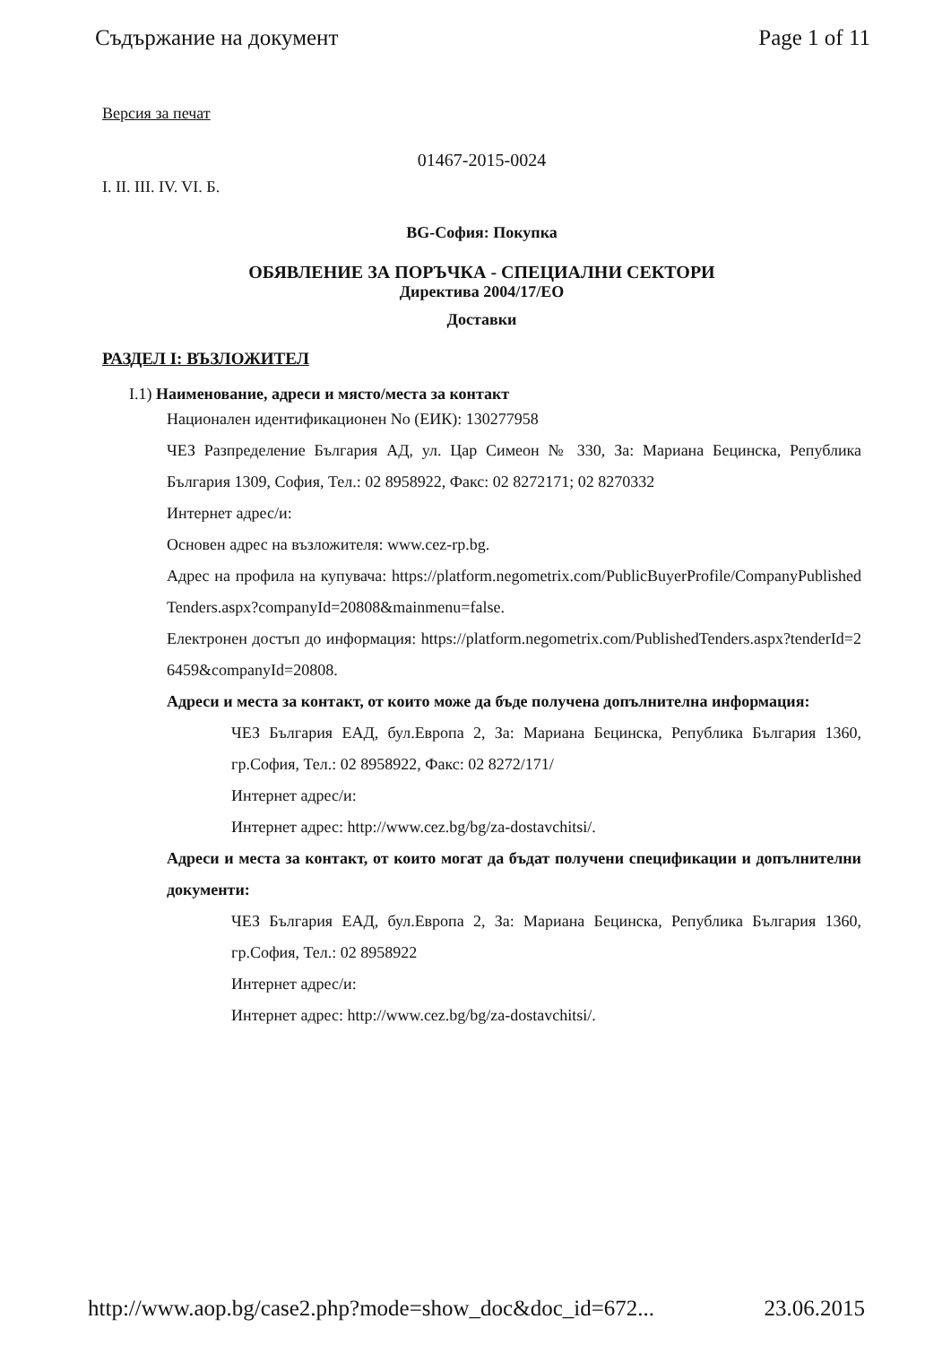Съдържание на документ Page 1 of 11
Версия за печат
01467-2015-0024
I. II. III. IV. VI. Б.
BG-София: Покупка
ОБЯВЛЕНИЕ ЗА ПОРЪЧКА - СПЕЦИАЛНИ СЕКТОРИ
Директива 2004/17/ЕО
Доставки
РАЗДЕЛ I: ВЪЗЛОЖИТЕЛ
I.1) Наименование, адреси и място/места за контакт
Национален идентификационен No (ЕИК): 130277958
ЧЕЗ Разпределение България АД, ул. Цар Симеон № 330, За: Мариана Бецинска, Република България 1309, София, Тел.: 02 8958922, Факс: 02 8272171; 02 8270332
Интернет адрес/и:
Основен адрес на възложителя: www.cez-rp.bg.
Адрес на профила на купувача: https://platform.negometrix.com/PublicBuyerProfile/CompanyPublishedTenders.aspx?companyId=20808&mainmenu=false.
Електронен достъп до информация: https://platform.negometrix.com/PublishedTenders.aspx?tenderId=26459&companyId=20808.
Адреси и места за контакт, от които може да бъде получена допълнителна информация:
ЧЕЗ България ЕАД, бул.Европа 2, За: Мариана Бецинска, Република България 1360, гр.София, Тел.: 02 8958922, Факс: 02 8272/171/
Интернет адрес/и:
Интернет адрес: http://www.cez.bg/bg/za-dostavchitsi/.
Адреси и места за контакт, от които могат да бъдат получени спецификации и допълнителни документи:
ЧЕЗ България ЕАД, бул.Европа 2, За: Мариана Бецинска, Република България 1360, гр.София, Тел.: 02 8958922
Интернет адрес/и:
Интернет адрес: http://www.cez.bg/bg/za-dostavchitsi/.
http://www.aop.bg/case2.php?mode=show_doc&doc_id=672... 23.06.2015